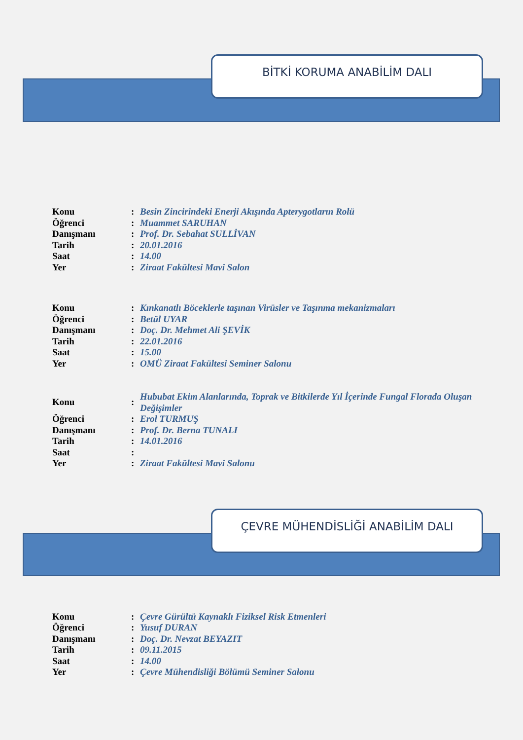BİTKİ KORUMA ANABİLİM DALI
| Konu | : | Besin Zincirindeki Enerji Akışında Apterygotların Rolü |
| Öğrenci | : | Muammet SARUHAN |
| Danışmanı | : | Prof. Dr. Sebahat SULLİVAN |
| Tarih | : | 20.01.2016 |
| Saat | : | 14.00 |
| Yer | : | Ziraat Fakültesi Mavi Salon |
| Konu | : | Kınkanatlı Böceklerle taşınan Virüsler ve Taşınma mekanizmaları |
| Öğrenci | : | Betül UYAR |
| Danışmanı | : | Doç. Dr. Mehmet Ali ŞEVİK |
| Tarih | : | 22.01.2016 |
| Saat | : | 15.00 |
| Yer | : | OMÜ Ziraat Fakültesi Seminer Salonu |
| Konu | : | Hububat Ekim Alanlarında, Toprak ve Bitkilerde Yıl İçerinde Fungal Florada Oluşan Değişimler |
| Öğrenci | : | Erol TURMUŞ |
| Danışmanı | : | Prof. Dr. Berna TUNALI |
| Tarih | : | 14.01.2016 |
| Saat | : | |
| Yer | : | Ziraat Fakültesi Mavi Salonu |
ÇEVRE MÜHENDİSLİĞİ ANABİLİM DALI
| Konu | : | Çevre Gürültü Kaynaklı Fiziksel Risk Etmenleri |
| Öğrenci | : | Yusuf DURAN |
| Danışmanı | : | Doç. Dr. Nevzat BEYAZIT |
| Tarih | : | 09.11.2015 |
| Saat | : | 14.00 |
| Yer | : | Çevre Mühendisliği Bölümü Seminer Salonu |